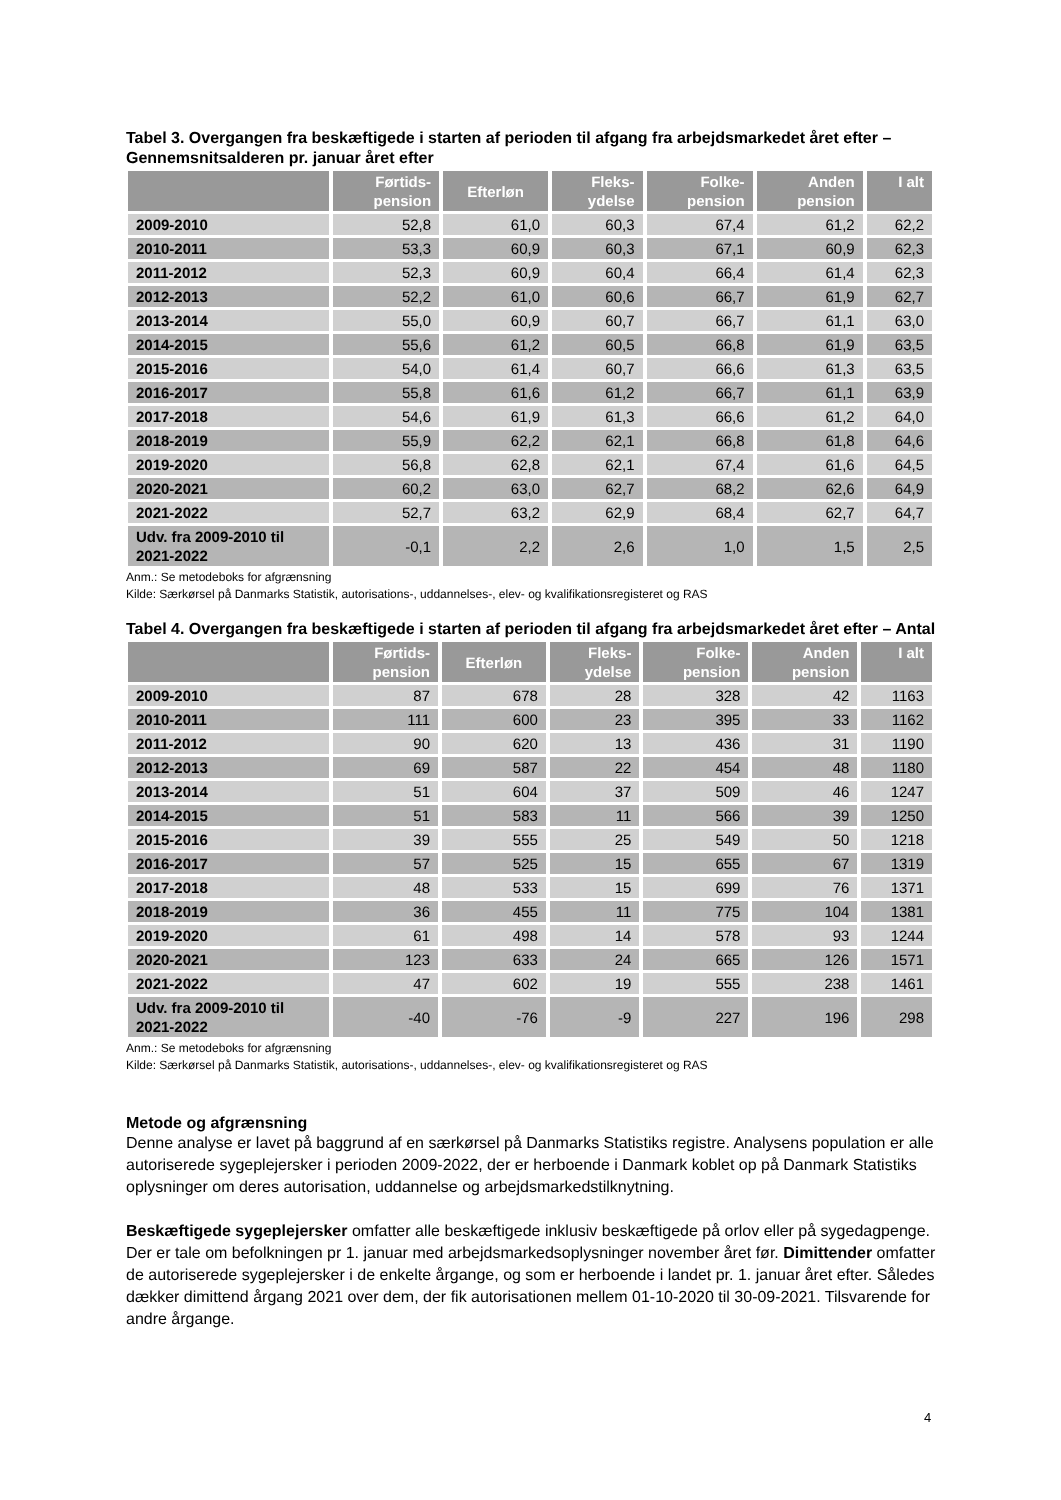Tabel 3. Overgangen fra beskæftigede i starten af perioden til afgang fra arbejdsmarkedet året efter – Gennemsnitsalderen pr. januar året efter
| | Førtids- pension | Efterløn | Fleks- ydelse | Folke- pension | Anden pension | I alt |
| --- | --- | --- | --- | --- | --- | --- |
| 2009-2010 | 52,8 | 61,0 | 60,3 | 67,4 | 61,2 | 62,2 |
| 2010-2011 | 53,3 | 60,9 | 60,3 | 67,1 | 60,9 | 62,3 |
| 2011-2012 | 52,3 | 60,9 | 60,4 | 66,4 | 61,4 | 62,3 |
| 2012-2013 | 52,2 | 61,0 | 60,6 | 66,7 | 61,9 | 62,7 |
| 2013-2014 | 55,0 | 60,9 | 60,7 | 66,7 | 61,1 | 63,0 |
| 2014-2015 | 55,6 | 61,2 | 60,5 | 66,8 | 61,9 | 63,5 |
| 2015-2016 | 54,0 | 61,4 | 60,7 | 66,6 | 61,3 | 63,5 |
| 2016-2017 | 55,8 | 61,6 | 61,2 | 66,7 | 61,1 | 63,9 |
| 2017-2018 | 54,6 | 61,9 | 61,3 | 66,6 | 61,2 | 64,0 |
| 2018-2019 | 55,9 | 62,2 | 62,1 | 66,8 | 61,8 | 64,6 |
| 2019-2020 | 56,8 | 62,8 | 62,1 | 67,4 | 61,6 | 64,5 |
| 2020-2021 | 60,2 | 63,0 | 62,7 | 68,2 | 62,6 | 64,9 |
| 2021-2022 | 52,7 | 63,2 | 62,9 | 68,4 | 62,7 | 64,7 |
| Udv. fra 2009-2010 til 2021-2022 | -0,1 | 2,2 | 2,6 | 1,0 | 1,5 | 2,5 |
Anm.: Se metodeboks for afgrænsning
Kilde: Særkørsel på Danmarks Statistik, autorisations-, uddannelses-, elev- og kvalifikationsregisteret og RAS
Tabel 4. Overgangen fra beskæftigede i starten af perioden til afgang fra arbejdsmarkedet året efter – Antal
| | Førtids- pension | Efterløn | Fleks- ydelse | Folke- pension | Anden pension | I alt |
| --- | --- | --- | --- | --- | --- | --- |
| 2009-2010 | 87 | 678 | 28 | 328 | 42 | 1163 |
| 2010-2011 | 111 | 600 | 23 | 395 | 33 | 1162 |
| 2011-2012 | 90 | 620 | 13 | 436 | 31 | 1190 |
| 2012-2013 | 69 | 587 | 22 | 454 | 48 | 1180 |
| 2013-2014 | 51 | 604 | 37 | 509 | 46 | 1247 |
| 2014-2015 | 51 | 583 | 11 | 566 | 39 | 1250 |
| 2015-2016 | 39 | 555 | 25 | 549 | 50 | 1218 |
| 2016-2017 | 57 | 525 | 15 | 655 | 67 | 1319 |
| 2017-2018 | 48 | 533 | 15 | 699 | 76 | 1371 |
| 2018-2019 | 36 | 455 | 11 | 775 | 104 | 1381 |
| 2019-2020 | 61 | 498 | 14 | 578 | 93 | 1244 |
| 2020-2021 | 123 | 633 | 24 | 665 | 126 | 1571 |
| 2021-2022 | 47 | 602 | 19 | 555 | 238 | 1461 |
| Udv. fra 2009-2010 til 2021-2022 | -40 | -76 | -9 | 227 | 196 | 298 |
Anm.: Se metodeboks for afgrænsning
Kilde: Særkørsel på Danmarks Statistik, autorisations-, uddannelses-, elev- og kvalifikationsregisteret og RAS
Metode og afgrænsning
Denne analyse er lavet på baggrund af en særkørsel på Danmarks Statistiks registre. Analysens population er alle autoriserede sygeplejersker i perioden 2009-2022, der er herboende i Danmark koblet op på Danmark Statistiks oplysninger om deres autorisation, uddannelse og arbejdsmarkedstilknytning.
Beskæftigede sygeplejersker omfatter alle beskæftigede inklusiv beskæftigede på orlov eller på sygedagpenge. Der er tale om befolkningen pr 1. januar med arbejdsmarkedsoplysninger november året før. Dimittender omfatter de autoriserede sygeplejersker i de enkelte årgange, og som er herboende i landet pr. 1. januar året efter. Således dækker dimittend årgang 2021 over dem, der fik autorisationen mellem 01-10-2020 til 30-09-2021. Tilsvarende for andre årgange.
4